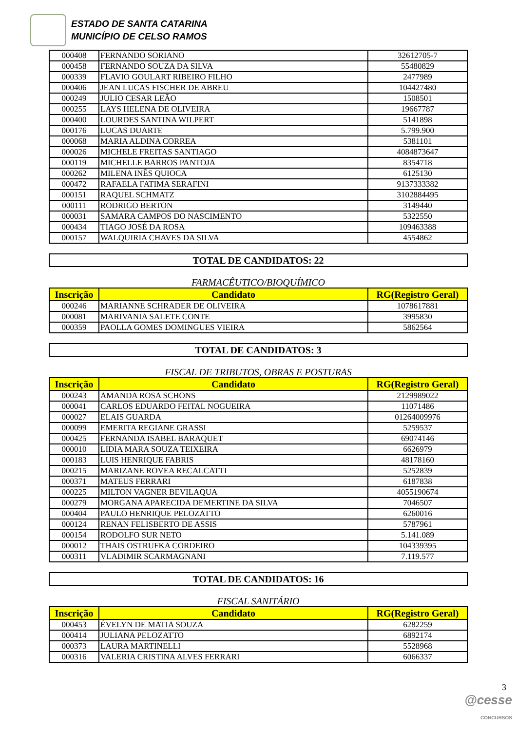ESTADO DE SANTA CATARINA
MUNICÍPIO DE CELSO RAMOS
| 000408 | FERNANDO SORIANO | 32612705-7 |
| 000458 | FERNANDO SOUZA DA SILVA | 55480829 |
| 000339 | FLAVIO GOULART RIBEIRO FILHO | 2477989 |
| 000406 | JEAN LUCAS FISCHER DE ABREU | 104427480 |
| 000249 | JULIO CESAR LEÃO | 1508501 |
| 000255 | LAYS HELENA DE OLIVEIRA | 19667787 |
| 000400 | LOURDES SANTINA WILPERT | 5141898 |
| 000176 | LUCAS DUARTE | 5.799.900 |
| 000068 | MARIA ALDINA CORREA | 5381101 |
| 000026 | MICHELE FREITAS SANTIAGO | 4084873647 |
| 000119 | MICHELLE BARROS PANTOJA | 8354718 |
| 000262 | MILENA INÊS QUIOCA | 6125130 |
| 000472 | RAFAELA FATIMA SERAFINI | 9137333382 |
| 000151 | RAQUEL SCHMATZ | 3102884495 |
| 000111 | RODRIGO BERTON | 3149440 |
| 000031 | SAMARA CAMPOS DO NASCIMENTO | 5322550 |
| 000434 | TIAGO JOSÉ DA ROSA | 109463388 |
| 000157 | WALQUIRIA CHAVES DA SILVA | 4554862 |
TOTAL DE CANDIDATOS: 22
FARMACÊUTICO/BIOQUÍMICO
| Inscrição | Candidato | RG(Registro Geral) |
| --- | --- | --- |
| 000246 | MARIANNE SCHRADER DE OLIVEIRA | 1078617881 |
| 000081 | MARIVANIA SALETE CONTE | 3995830 |
| 000359 | PAOLLA GOMES DOMINGUES VIEIRA | 5862564 |
TOTAL DE CANDIDATOS: 3
FISCAL DE TRIBUTOS, OBRAS E POSTURAS
| Inscrição | Candidato | RG(Registro Geral) |
| --- | --- | --- |
| 000243 | AMANDA ROSA SCHONS | 2129989022 |
| 000041 | CARLOS EDUARDO FEITAL NOGUEIRA | 11071486 |
| 000027 | ELAIS GUARDA | 01264009976 |
| 000099 | EMERITA REGIANE GRASSI | 5259537 |
| 000425 | FERNANDA ISABEL BARAQUET | 69074146 |
| 000010 | LIDIA MARA SOUZA TEIXEIRA | 6626979 |
| 000183 | LUIS HENRIQUE FABRIS | 48178160 |
| 000215 | MARIZANE ROVEA RECALCATTI | 5252839 |
| 000371 | MATEUS FERRARI | 6187838 |
| 000225 | MILTON VAGNER BEVILAQUA | 4055190674 |
| 000279 | MORGANA APARECIDA DEMERTINE DA SILVA | 7046507 |
| 000404 | PAULO HENRIQUE PELOZATTO | 6260016 |
| 000124 | RENAN FELISBERTO DE ASSIS | 5787961 |
| 000154 | RODOLFO SUR NETO | 5.141.089 |
| 000012 | THAIS OSTRUFKA CORDEIRO | 104339395 |
| 000311 | VLADIMIR SCARMAGNANI | 7.119.577 |
TOTAL DE CANDIDATOS: 16
FISCAL SANITÁRIO
| Inscrição | Candidato | RG(Registro Geral) |
| --- | --- | --- |
| 000453 | ÉVELYN DE MATIA SOUZA | 6282259 |
| 000414 | JULIANA PELOZATTO | 6892174 |
| 000373 | LAURA MARTINELLI | 5528968 |
| 000316 | VALERIA CRISTINA ALVES FERRARI | 6066337 |
3
@cesse
CONCURSOS